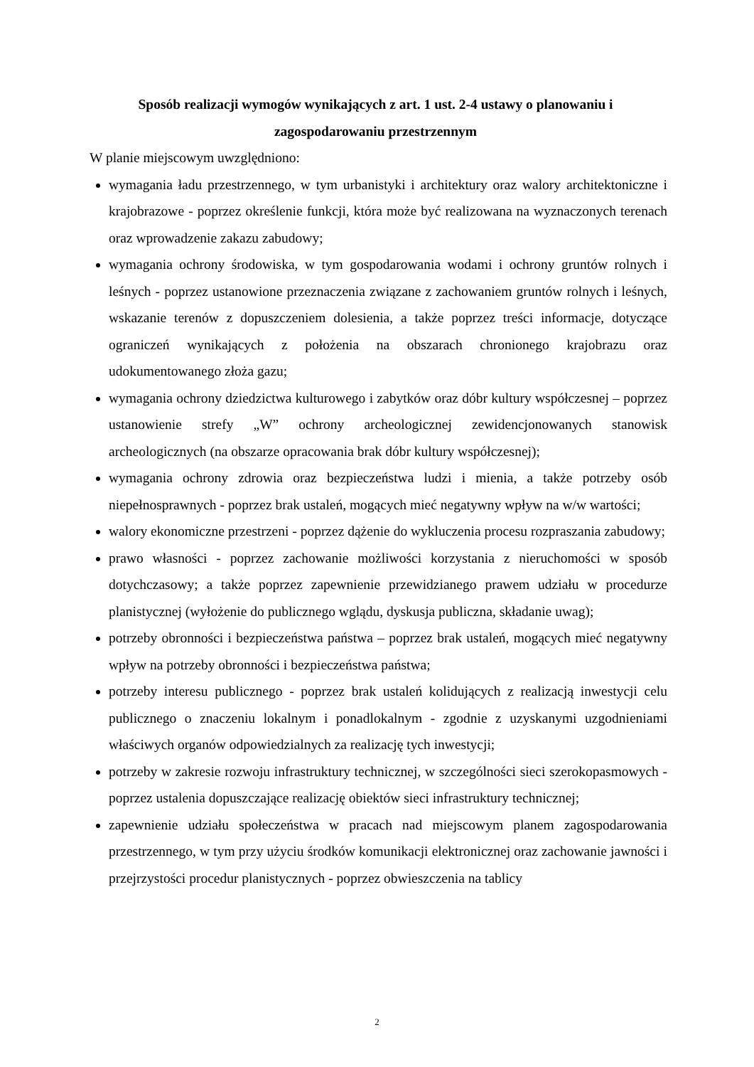Sposób realizacji wymogów wynikających z art. 1 ust. 2-4 ustawy o planowaniu i zagospodarowaniu przestrzennym
W planie miejscowym uwzględniono:
wymagania ładu przestrzennego, w tym urbanistyki i architektury oraz walory architektoniczne i krajobrazowe - poprzez określenie funkcji, która może być realizowana na wyznaczonych terenach oraz wprowadzenie zakazu zabudowy;
wymagania ochrony środowiska, w tym gospodarowania wodami i ochrony gruntów rolnych i leśnych - poprzez ustanowione przeznaczenia związane z zachowaniem gruntów rolnych i leśnych, wskazanie terenów z dopuszczeniem dolesienia, a także poprzez treści informacje, dotyczące ograniczeń wynikających z położenia na obszarach chronionego krajobrazu oraz udokumentowanego złoża gazu;
wymagania ochrony dziedzictwa kulturowego i zabytków oraz dóbr kultury współczesnej – poprzez ustanowienie strefy „W” ochrony archeologicznej zewidencjonowanych stanowisk archeologicznych (na obszarze opracowania brak dóbr kultury współczesnej);
wymagania ochrony zdrowia oraz bezpieczeństwa ludzi i mienia, a także potrzeby osób niepełnosprawnych - poprzez brak ustaleń, mogących mieć negatywny wpływ na w/w wartości;
walory ekonomiczne przestrzeni - poprzez dążenie do wykluczenia procesu rozpraszania zabudowy;
prawo własności - poprzez zachowanie możliwości korzystania z nieruchomości w sposób dotychczasowy; a także poprzez zapewnienie przewidzianego prawem udziału w procedurze planistycznej (wyłożenie do publicznego wglądu, dyskusja publiczna, składanie uwag);
potrzeby obronności i bezpieczeństwa państwa – poprzez brak ustaleń, mogących mieć negatywny wpływ na potrzeby obronności i bezpieczeństwa państwa;
potrzeby interesu publicznego - poprzez brak ustaleń kolidujących z realizacją inwestycji celu publicznego o znaczeniu lokalnym i ponadlokalnym - zgodnie z uzyskanymi uzgodnieniami właściwych organów odpowiedzialnych za realizację tych inwestycji;
potrzeby w zakresie rozwoju infrastruktury technicznej, w szczególności sieci szerokopasmowych - poprzez ustalenia dopuszczające realizację obiektów sieci infrastruktury technicznej;
zapewnienie udziału społeczeństwa w pracach nad miejscowym planem zagospodarowania przestrzennego, w tym przy użyciu środków komunikacji elektronicznej oraz zachowanie jawności i przejrzystości procedur planistycznych - poprzez obwieszczenia na tablicy
2